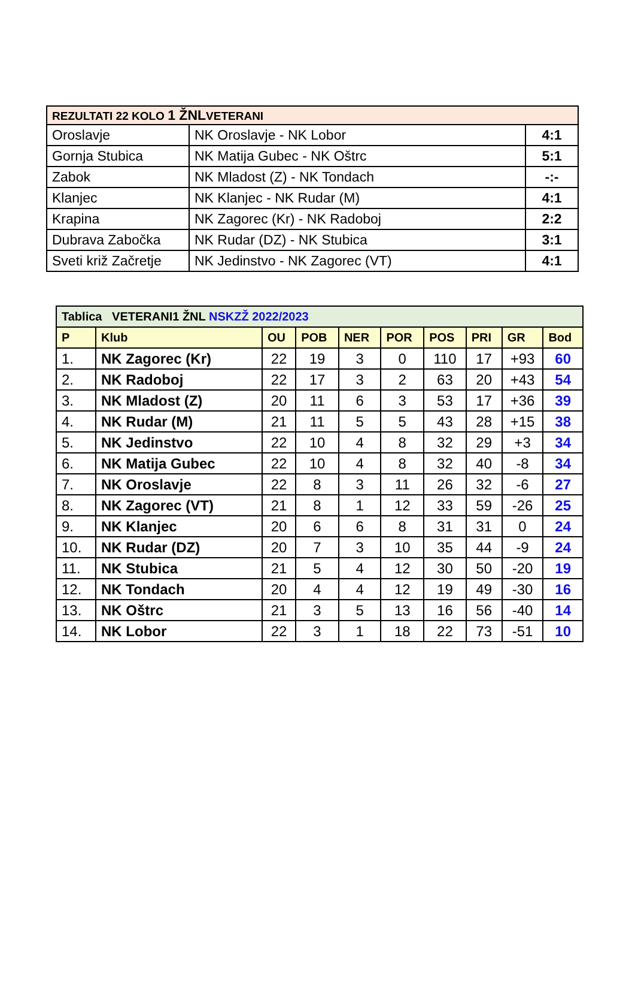| REZULTATI 22 KOLO 1 ŽNL VETERANI | | |
| --- | --- | --- |
| Oroslavje | NK Oroslavje - NK Lobor | 4:1 |
| Gornja Stubica | NK Matija Gubec - NK Oštrc | 5:1 |
| Zabok | NK Mladost (Z) - NK Tondach | -:- |
| Klanjec | NK Klanjec - NK Rudar (M) | 4:1 |
| Krapina | NK Zagorec (Kr) - NK Radoboj | 2:2 |
| Dubrava Zabočka | NK Rudar (DZ) - NK Stubica | 3:1 |
| Sveti križ Začretje | NK Jedinstvo - NK Zagorec (VT) | 4:1 |
| Tablica VETERANI1 ŽNL NSKZŽ 2022/2023 | | | | | | | | | |
| --- | --- | --- | --- | --- | --- | --- | --- | --- | --- |
| P | Klub | OU | POB | NER | POR | POS | PRI | GR | Bod |
| 1. | NK Zagorec (Kr) | 22 | 19 | 3 | 0 | 110 | 17 | +93 | 60 |
| 2. | NK Radoboj | 22 | 17 | 3 | 2 | 63 | 20 | +43 | 54 |
| 3. | NK Mladost (Z) | 20 | 11 | 6 | 3 | 53 | 17 | +36 | 39 |
| 4. | NK Rudar (M) | 21 | 11 | 5 | 5 | 43 | 28 | +15 | 38 |
| 5. | NK Jedinstvo | 22 | 10 | 4 | 8 | 32 | 29 | +3 | 34 |
| 6. | NK Matija Gubec | 22 | 10 | 4 | 8 | 32 | 40 | -8 | 34 |
| 7. | NK Oroslavje | 22 | 8 | 3 | 11 | 26 | 32 | -6 | 27 |
| 8. | NK Zagorec (VT) | 21 | 8 | 1 | 12 | 33 | 59 | -26 | 25 |
| 9. | NK Klanjec | 20 | 6 | 6 | 8 | 31 | 31 | 0 | 24 |
| 10. | NK Rudar (DZ) | 20 | 7 | 3 | 10 | 35 | 44 | -9 | 24 |
| 11. | NK Stubica | 21 | 5 | 4 | 12 | 30 | 50 | -20 | 19 |
| 12. | NK Tondach | 20 | 4 | 4 | 12 | 19 | 49 | -30 | 16 |
| 13. | NK Oštrc | 21 | 3 | 5 | 13 | 16 | 56 | -40 | 14 |
| 14. | NK Lobor | 22 | 3 | 1 | 18 | 22 | 73 | -51 | 10 |